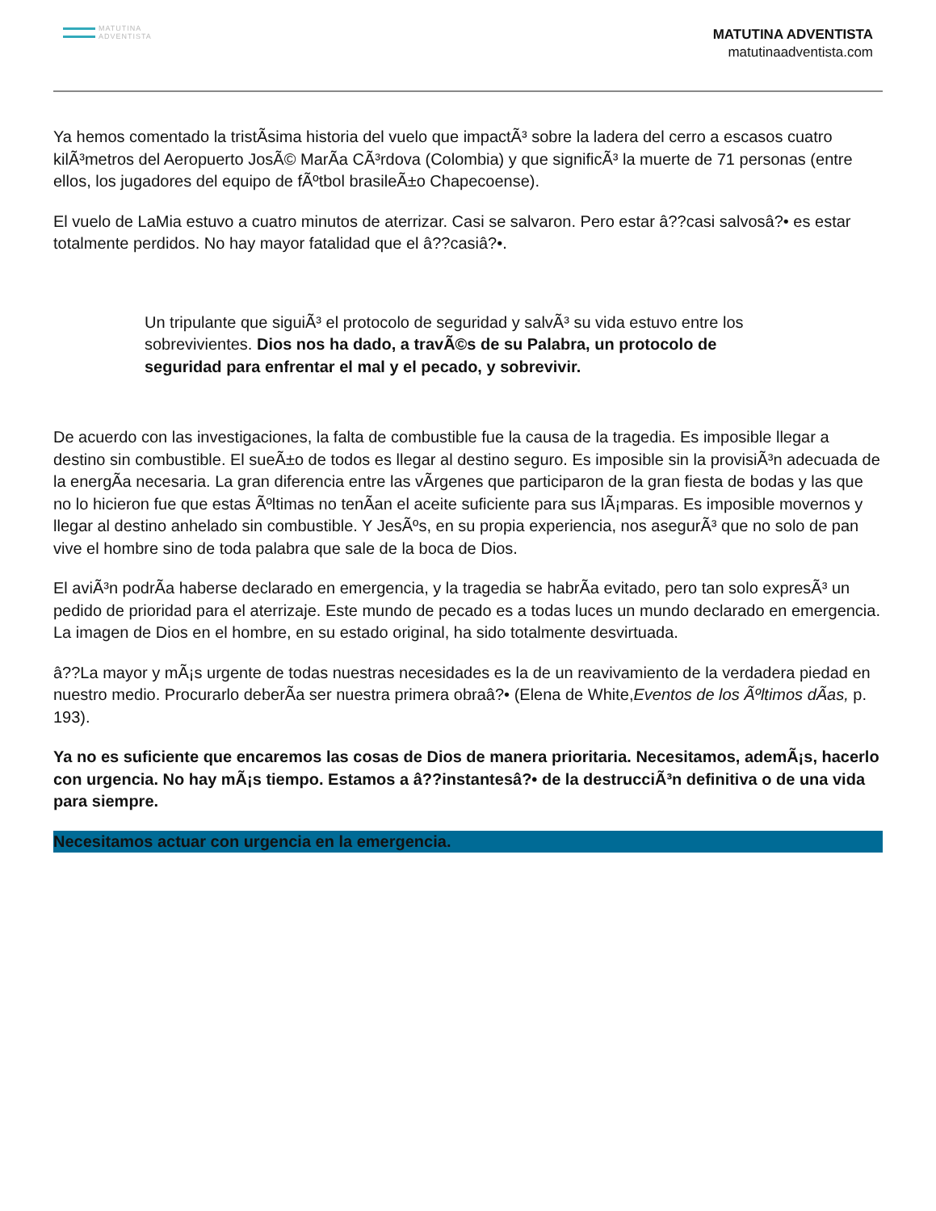MATUTINA
ADVENTISTA
MATUTINA ADVENTISTA
matutinaadventista.com
Ya hemos comentado la tristÃsima historia del vuelo que impactÃ³ sobre la ladera del cerro a escasos cuatro kilÃ³metros del Aeropuerto JosÃ© MarÃa CÃ³rdova (Colombia) y que significÃ³ la muerte de 71 personas (entre ellos, los jugadores del equipo de fÃºtbol brasileÃ±o Chapecoense).
El vuelo de LaMia estuvo a cuatro minutos de aterrizar. Casi se salvaron. Pero estar â??casi salvosâ?• es estar totalmente perdidos. No hay mayor fatalidad que el â??casiâ?•.
Un tripulante que siguiÃ³ el protocolo de seguridad y salvÃ³ su vida estuvo entre los sobrevivientes. Dios nos ha dado, a travÃ©s de su Palabra, un protocolo de seguridad para enfrentar el mal y el pecado, y sobrevivir.
De acuerdo con las investigaciones, la falta de combustible fue la causa de la tragedia. Es imposible llegar a destino sin combustible. El sueÃ±o de todos es llegar al destino seguro. Es imposible sin la provisiÃ³n adecuada de la energÃa necesaria. La gran diferencia entre las vÃrgenes que participaron de la gran fiesta de bodas y las que no lo hicieron fue que estas Ãºltimas no tenÃan el aceite suficiente para sus lÃ¡mparas. Es imposible movernos y llegar al destino anhelado sin combustible. Y JesÃºs, en su propia experiencia, nos asegurÃ³ que no solo de pan vive el hombre sino de toda palabra que sale de la boca de Dios.
El aviÃ³n podrÃa haberse declarado en emergencia, y la tragedia se habrÃa evitado, pero tan solo expresÃ³ un pedido de prioridad para el aterrizaje. Este mundo de pecado es a todas luces un mundo declarado en emergencia. La imagen de Dios en el hombre, en su estado original, ha sido totalmente desvirtuada.
â??La mayor y mÃ¡s urgente de todas nuestras necesidades es la de un reavivamiento de la verdadera piedad en nuestro medio. Procurarlo deberÃa ser nuestra primera obraâ?• (Elena de White,Eventos de los Ãºltimos dÃas, p. 193).
Ya no es suficiente que encaremos las cosas de Dios de manera prioritaria. Necesitamos, ademÃ¡s, hacerlo con urgencia. No hay mÃ¡s tiempo. Estamos a â??instantesâ?• de la destrucciÃ³n definitiva o de una vida para siempre.
Necesitamos actuar con urgencia en la emergencia.